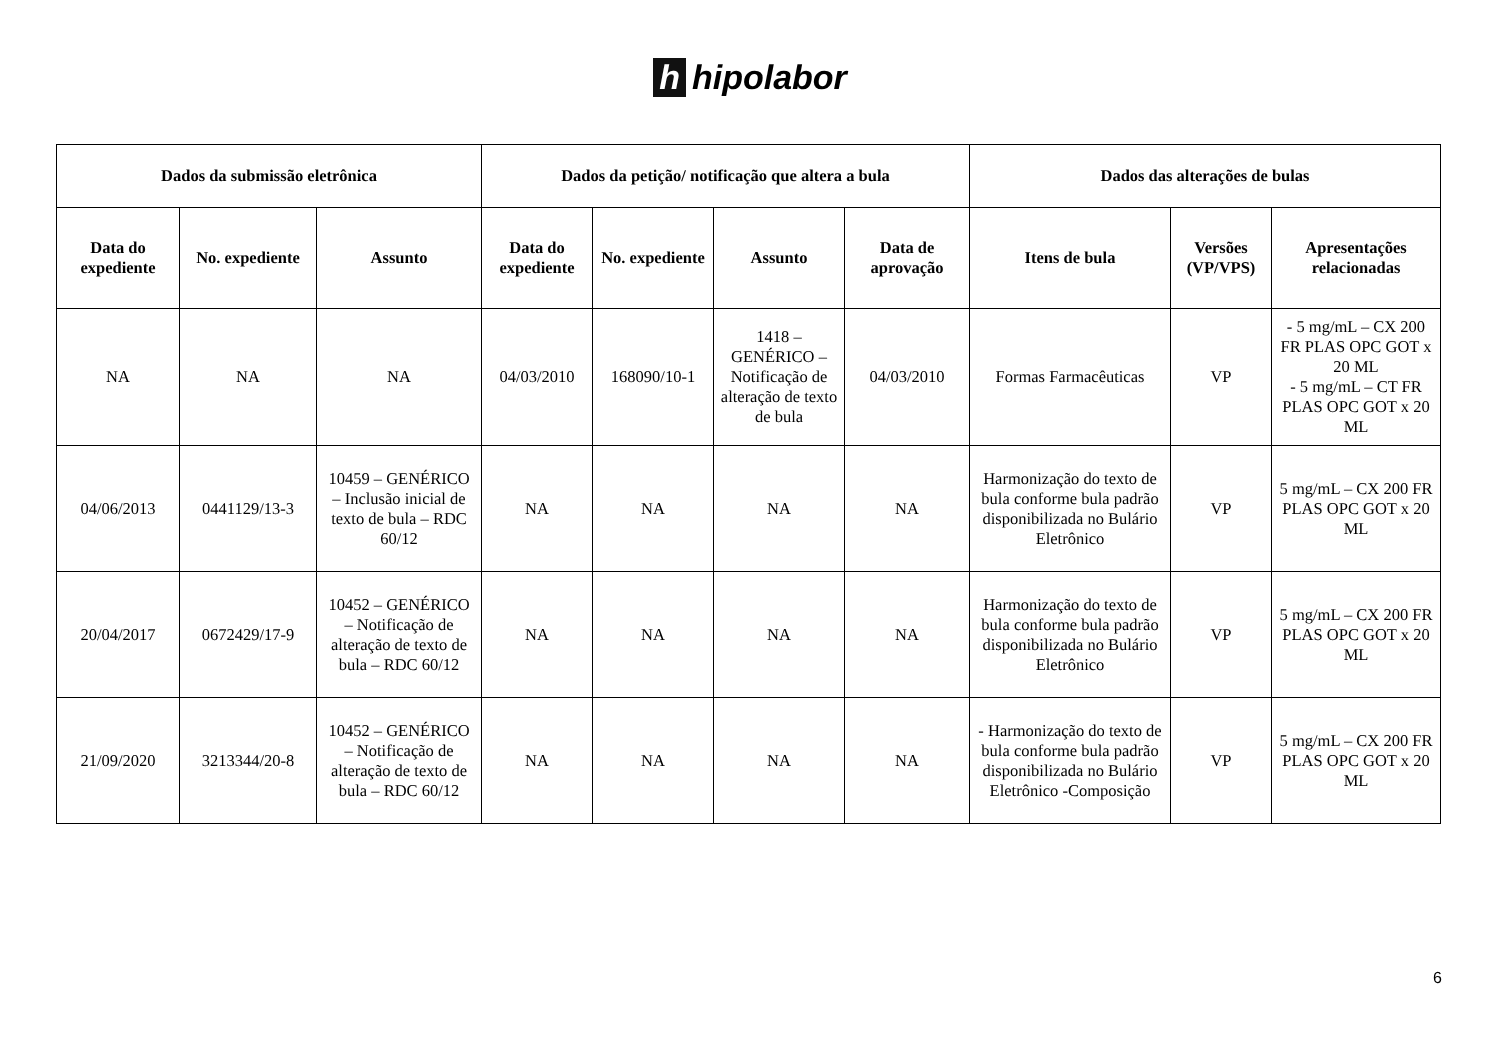h hipolabor
| Dados da submissão eletrônica | | | Dados da petição/ notificação que altera a bula | | | | Dados das alterações de bulas | | |
| --- | --- | --- | --- | --- | --- | --- | --- | --- | --- |
| Data do expediente | No. expediente | Assunto | Data do expediente | No. expediente | Assunto | Data de aprovação | Itens de bula | Versões (VP/VPS) | Apresentações relacionadas |
| NA | NA | NA | 04/03/2010 | 168090/10-1 | 1418 – GENÉRICO – Notificação de alteração de texto de bula | 04/03/2010 | Formas Farmacêuticas | VP | - 5 mg/mL – CX 200 FR PLAS OPC GOT x 20 ML - 5 mg/mL – CT FR PLAS OPC GOT x 20 ML |
| 04/06/2013 | 0441129/13-3 | 10459 – GENÉRICO – Inclusão inicial de texto de bula – RDC 60/12 | NA | NA | NA | NA | Harmonização do texto de bula conforme bula padrão disponibilizada no Bulário Eletrônico | VP | 5 mg/mL – CX 200 FR PLAS OPC GOT x 20 ML |
| 20/04/2017 | 0672429/17-9 | 10452 – GENÉRICO – Notificação de alteração de texto de bula – RDC 60/12 | NA | NA | NA | NA | Harmonização do texto de bula conforme bula padrão disponibilizada no Bulário Eletrônico | VP | 5 mg/mL – CX 200 FR PLAS OPC GOT x 20 ML |
| 21/09/2020 | 3213344/20-8 | 10452 – GENÉRICO – Notificação de alteração de texto de bula – RDC 60/12 | NA | NA | NA | NA | - Harmonização do texto de bula conforme bula padrão disponibilizada no Bulário Eletrônico -Composição | VP | 5 mg/mL – CX 200 FR PLAS OPC GOT x 20 ML |
6